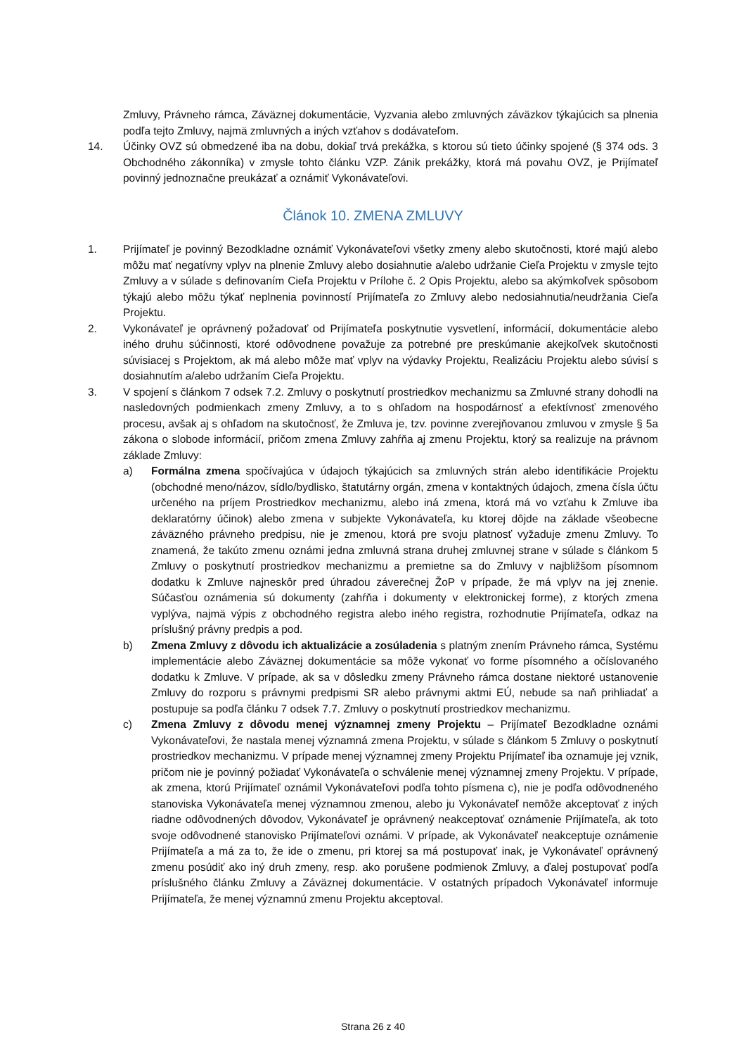Zmluvy, Právneho rámca, Záväznej dokumentácie, Vyzvania alebo zmluvných záväzkov týkajúcich sa plnenia podľa tejto Zmluvy, najmä zmluvných a iných vzťahov s dodávateľom.
14. Účinky OVZ sú obmedzené iba na dobu, dokiaľ trvá prekážka, s ktorou sú tieto účinky spojené (§ 374 ods. 3 Obchodného zákonníka) v zmysle tohto článku VZP. Zánik prekážky, ktorá má povahu OVZ, je Prijímateľ povinný jednoznačne preukázať a oznámiť Vykonávateľovi.
Článok 10. ZMENA ZMLUVY
1. Prijímateľ je povinný Bezodkladne oznámiť Vykonávateľovi všetky zmeny alebo skutočnosti, ktoré majú alebo môžu mať negatívny vplyv na plnenie Zmluvy alebo dosiahnutie a/alebo udržanie Cieľa Projektu v zmysle tejto Zmluvy a v súlade s definovaním Cieľa Projektu v Prílohe č. 2 Opis Projektu, alebo sa akýmkoľvek spôsobom týkajú alebo môžu týkať neplnenia povinností Prijímateľa zo Zmluvy alebo nedosiahnutia/neudržania Cieľa Projektu.
2. Vykonávateľ je oprávnený požadovať od Prijímateľa poskytnutie vysvetlení, informácií, dokumentácie alebo iného druhu súčinnosti, ktoré odôvodnene považuje za potrebné pre preskúmanie akejkoľvek skutočnosti súvisiacej s Projektom, ak má alebo môže mať vplyv na výdavky Projektu, Realizáciu Projektu alebo súvisí s dosiahnutím a/alebo udržaním Cieľa Projektu.
3. V spojení s článkom 7 odsek 7.2. Zmluvy o poskytnutí prostriedkov mechanizmu sa Zmluvné strany dohodli na nasledovných podmienkach zmeny Zmluvy, a to s ohľadom na hospodárnosť a efektívnosť zmenového procesu, avšak aj s ohľadom na skutočnosť, že Zmluva je, tzv. povinne zverejňovanou zmluvou v zmysle § 5a zákona o slobode informácií, pričom zmena Zmluvy zahŕňa aj zmenu Projektu, ktorý sa realizuje na právnom základe Zmluvy:
a) Formálna zmena spočívajúca v údajoch týkajúcich sa zmluvných strán alebo identifikácie Projektu (obchodné meno/názov, sídlo/bydlisko, štatutárny orgán, zmena v kontaktných údajoch, zmena čísla účtu určeného na príjem Prostriedkov mechanizmu, alebo iná zmena, ktorá má vo vzťahu k Zmluve iba deklaratórny účinok) alebo zmena v subjekte Vykonávateľa, ku ktorej dôjde na základe všeobecne záväzného právneho predpisu, nie je zmenou, ktorá pre svoju platnosť vyžaduje zmenu Zmluvy. To znamená, že takúto zmenu oznámi jedna zmluvná strana druhej zmluvnej strane v súlade s článkom 5 Zmluvy o poskytnutí prostriedkov mechanizmu a premietne sa do Zmluvy v najbližšom písomnom dodatku k Zmluve najneskôr pred úhradou záverečnej ŽoP v prípade, že má vplyv na jej znenie. Súčasťou oznámenia sú dokumenty (zahŕňa i dokumenty v elektronickej forme), z ktorých zmena vyplýva, najmä výpis z obchodného registra alebo iného registra, rozhodnutie Prijímateľa, odkaz na príslušný právny predpis a pod.
b) Zmena Zmluvy z dôvodu ich aktualizácie a zosúladenia s platným znením Právneho rámca, Systému implementácie alebo Záväznej dokumentácie sa môže vykonať vo forme písomného a očíslovaného dodatku k Zmluve. V prípade, ak sa v dôsledku zmeny Právneho rámca dostane niektoré ustanovenie Zmluvy do rozporu s právnymi predpismi SR alebo právnymi aktmi EÚ, nebude sa naň prihliadať a postupuje sa podľa článku 7 odsek 7.7. Zmluvy o poskytnutí prostriedkov mechanizmu.
c) Zmena Zmluvy z dôvodu menej významnej zmeny Projektu – Prijímateľ Bezodkladne oznámi Vykonávateľovi, že nastala menej významná zmena Projektu, v súlade s článkom 5 Zmluvy o poskytnutí prostriedkov mechanizmu. V prípade menej významnej zmeny Projektu Prijímateľ iba oznamuje jej vznik, pričom nie je povinný požiadať Vykonávateľa o schválenie menej významnej zmeny Projektu. V prípade, ak zmena, ktorú Prijímateľ oznámil Vykonávateľovi podľa tohto písmena c), nie je podľa odôvodneného stanoviska Vykonávateľa menej významnou zmenou, alebo ju Vykonávateľ nemôže akceptovať z iných riadne odôvodnených dôvodov, Vykonávateľ je oprávnený neakceptovať oznámenie Prijímateľa, ak toto svoje odôvodnené stanovisko Prijímateľovi oznámi. V prípade, ak Vykonávateľ neakceptuje oznámenie Prijímateľa a má za to, že ide o zmenu, pri ktorej sa má postupovať inak, je Vykonávateľ oprávnený zmenu posúdiť ako iný druh zmeny, resp. ako porušene podmienok Zmluvy, a ďalej postupovať podľa príslušného článku Zmluvy a Záväznej dokumentácie. V ostatných prípadoch Vykonávateľ informuje Prijímateľa, že menej významnú zmenu Projektu akceptoval.
Strana 26 z 40